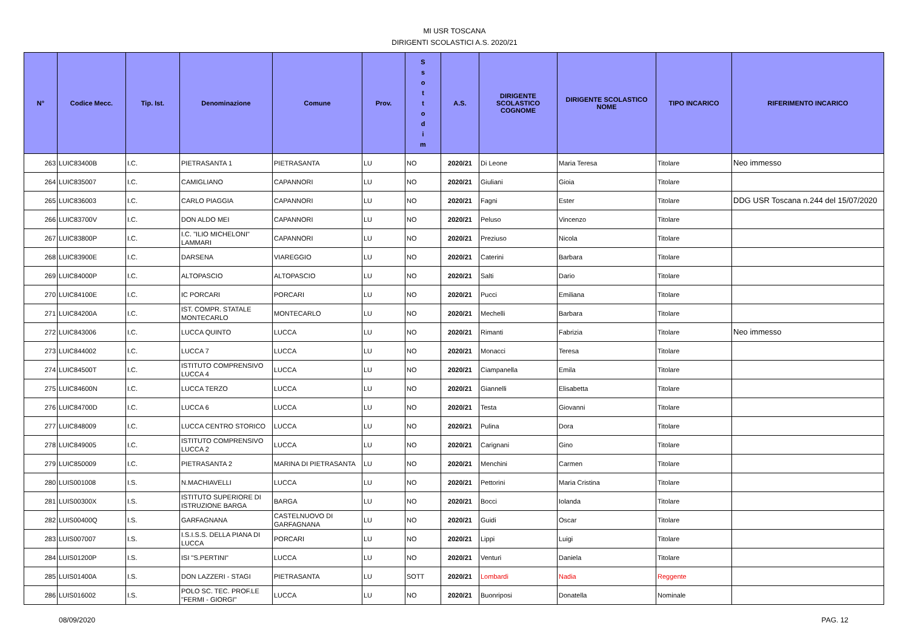MI USR TOSCANA
DIRIGENTI SCOLASTICI A.S. 2020/21
| N° | Codice Mecc. | Tip. Ist. | Denominazione | Comune | Prov. | S s o t t o d i m | A.S. | DIRIGENTE SCOLASTICO COGNOME | DIRIGENTE SCOLASTICO NOME | TIPO INCARICO | RIFERIMENTO INCARICO |
| --- | --- | --- | --- | --- | --- | --- | --- | --- | --- | --- | --- |
| 263 | LUIC83400B | I.C. | PIETRASANTA 1 | PIETRASANTA | LU | NO | 2020/21 | Di Leone | Maria Teresa | Titolare | Neo immesso |
| 264 | LUIC835007 | I.C. | CAMIGLIANO | CAPANNORI | LU | NO | 2020/21 | Giuliani | Gioia | Titolare | |
| 265 | LUIC836003 | I.C. | CARLO PIAGGIA | CAPANNORI | LU | NO | 2020/21 | Fagni | Ester | Titolare | DDG USR Toscana n.244 del 15/07/2020 |
| 266 | LUIC83700V | I.C. | DON ALDO MEI | CAPANNORI | LU | NO | 2020/21 | Peluso | Vincenzo | Titolare | |
| 267 | LUIC83800P | I.C. | I.C. "ILIO MICHELONI" LAMMARI | CAPANNORI | LU | NO | 2020/21 | Preziuso | Nicola | Titolare | |
| 268 | LUIC83900E | I.C. | DARSENA | VIAREGGIO | LU | NO | 2020/21 | Caterini | Barbara | Titolare | |
| 269 | LUIC84000P | I.C. | ALTOPASCIO | ALTOPASCIO | LU | NO | 2020/21 | Salti | Dario | Titolare | |
| 270 | LUIC84100E | I.C. | IC PORCARI | PORCARI | LU | NO | 2020/21 | Pucci | Emiliana | Titolare | |
| 271 | LUIC84200A | I.C. | IST. COMPR. STATALE MONTECARLO | MONTECARLO | LU | NO | 2020/21 | Mechelli | Barbara | Titolare | |
| 272 | LUIC843006 | I.C. | LUCCA QUINTO | LUCCA | LU | NO | 2020/21 | Rimanti | Fabrizia | Titolare | Neo immesso |
| 273 | LUIC844002 | I.C. | LUCCA 7 | LUCCA | LU | NO | 2020/21 | Monacci | Teresa | Titolare | |
| 274 | LUIC84500T | I.C. | ISTITUTO COMPRENSIVO LUCCA 4 | LUCCA | LU | NO | 2020/21 | Ciampanella | Emila | Titolare | |
| 275 | LUIC84600N | I.C. | LUCCA TERZO | LUCCA | LU | NO | 2020/21 | Giannelli | Elisabetta | Titolare | |
| 276 | LUIC84700D | I.C. | LUCCA 6 | LUCCA | LU | NO | 2020/21 | Testa | Giovanni | Titolare | |
| 277 | LUIC848009 | I.C. | LUCCA CENTRO STORICO | LUCCA | LU | NO | 2020/21 | Pulina | Dora | Titolare | |
| 278 | LUIC849005 | I.C. | ISTITUTO COMPRENSIVO LUCCA 2 | LUCCA | LU | NO | 2020/21 | Carignani | Gino | Titolare | |
| 279 | LUIC850009 | I.C. | PIETRASANTA 2 | MARINA DI PIETRASANTA | LU | NO | 2020/21 | Menchini | Carmen | Titolare | |
| 280 | LUIS001008 | I.S. | N.MACHIAVELLI | LUCCA | LU | NO | 2020/21 | Pettorini | Maria Cristina | Titolare | |
| 281 | LUIS00300X | I.S. | ISTITUTO SUPERIORE DI ISTRUZIONE BARGA | BARGA | LU | NO | 2020/21 | Bocci | Iolanda | Titolare | |
| 282 | LUIS00400Q | I.S. | GARFAGNANA | CASTELNUOVO DI GARFAGNANA | LU | NO | 2020/21 | Guidi | Oscar | Titolare | |
| 283 | LUIS007007 | I.S. | I.S.I.S.S. DELLA PIANA DI LUCCA | PORCARI | LU | NO | 2020/21 | Lippi | Luigi | Titolare | |
| 284 | LUIS01200P | I.S. | ISI "S.PERTINI" | LUCCA | LU | NO | 2020/21 | Venturi | Daniela | Titolare | |
| 285 | LUIS01400A | I.S. | DON LAZZERI - STAGI | PIETRASANTA | LU | SOTT | 2020/21 | Lombardi | Nadia | Reggente | |
| 286 | LUIS016002 | I.S. | POLO SC. TEC. PROF.LE "FERMI - GIORGI" | LUCCA | LU | NO | 2020/21 | Buonriposi | Donatella | Nominale | |
08/09/2020 PAG. 12